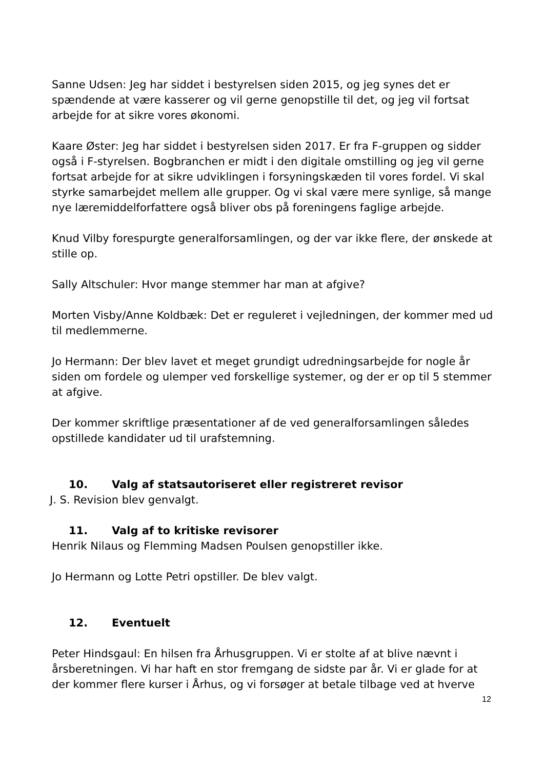Sanne Udsen: Jeg har siddet i bestyrelsen siden 2015, og jeg synes det er spændende at være kasserer og vil gerne genopstille til det, og jeg vil fortsat arbejde for at sikre vores økonomi.
Kaare Øster: Jeg har siddet i bestyrelsen siden 2017. Er fra F-gruppen og sidder også i F-styrelsen. Bogbranchen er midt i den digitale omstilling og jeg vil gerne fortsat arbejde for at sikre udviklingen i forsyningskæden til vores fordel. Vi skal styrke samarbejdet mellem alle grupper. Og vi skal være mere synlige, så mange nye læremiddelforfattere også bliver obs på foreningens faglige arbejde.
Knud Vilby forespurgte generalforsamlingen, og der var ikke flere, der ønskede at stille op.
Sally Altschuler: Hvor mange stemmer har man at afgive?
Morten Visby/Anne Koldbæk: Det er reguleret i vejledningen, der kommer med ud til medlemmerne.
Jo Hermann: Der blev lavet et meget grundigt udredningsarbejde for nogle år siden om fordele og ulemper ved forskellige systemer, og der er op til 5 stemmer at afgive.
Der kommer skriftlige præsentationer af de ved generalforsamlingen således opstillede kandidater ud til urafstemning.
10. Valg af statsautoriseret eller registreret revisor
J. S. Revision blev genvalgt.
11. Valg af to kritiske revisorer
Henrik Nilaus og Flemming Madsen Poulsen genopstiller ikke.
Jo Hermann og Lotte Petri opstiller. De blev valgt.
12. Eventuelt
Peter Hindsgaul: En hilsen fra Århusgruppen. Vi er stolte af at blive nævnt i årsberetningen. Vi har haft en stor fremgang de sidste par år. Vi er glade for at der kommer flere kurser i Århus, og vi forsøger at betale tilbage ved at hverve
12